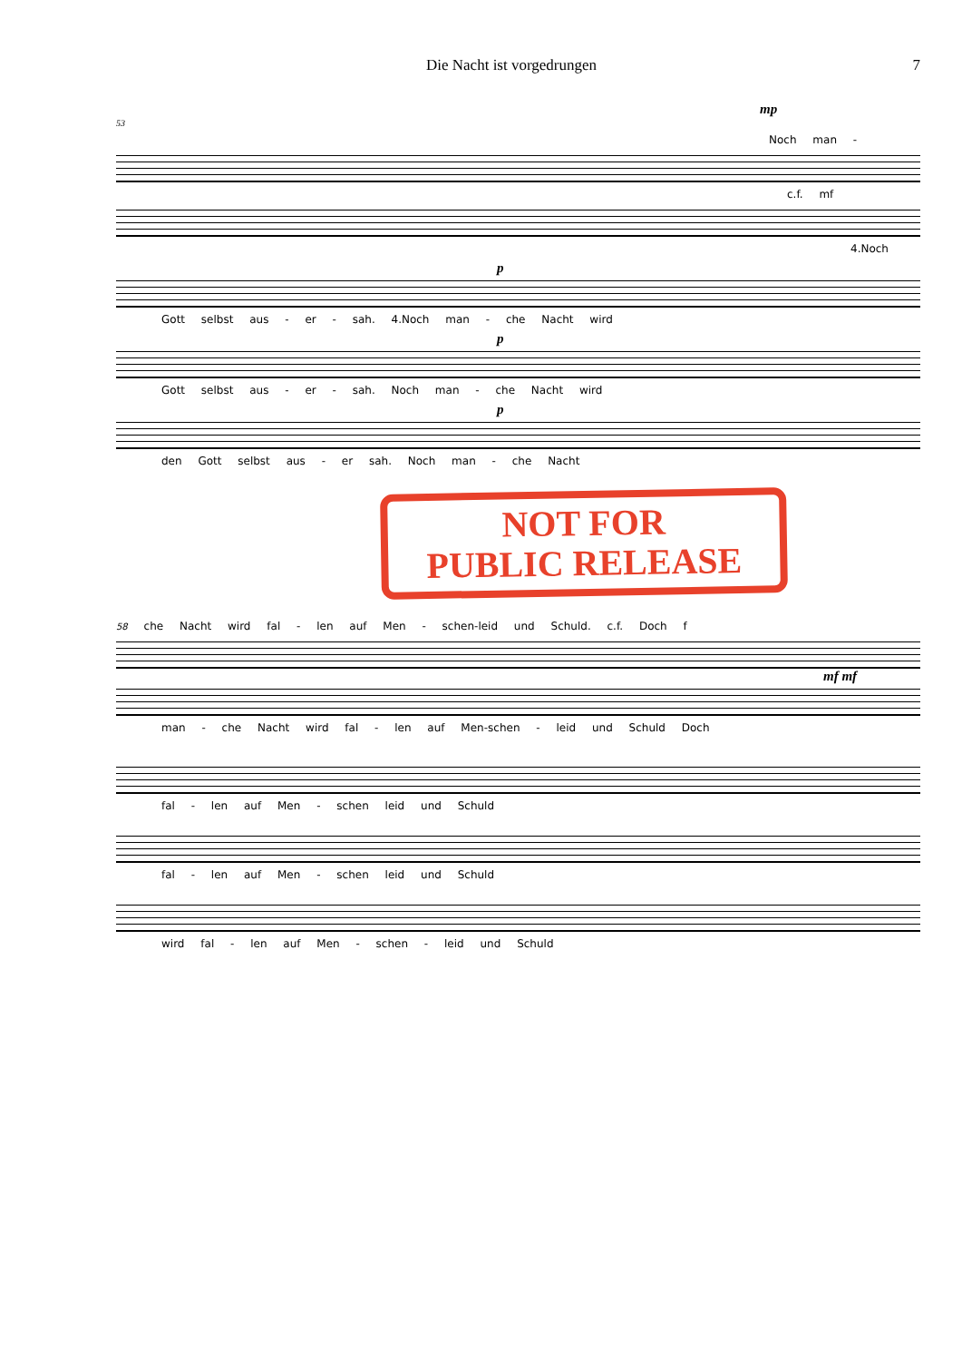Die Nacht ist vorgedrungen 7
mp
53
Noch man -
c.f. mf
4.Noch
p
Gott selbst aus - er - sah. 4.Noch man - che Nacht wird
p
Gott selbst aus - er - sah. Noch man - che Nacht wird
p
den Gott selbst aus - er sah. Noch man - che Nacht
NOT FOR
PUBLIC RELEASE
58 che Nacht wird fal - len auf Men - schen-leid und Schuld. c.f. Doch f
mf mf
man - che Nacht wird fal - len auf Men-schen - leid und Schuld Doch
fal - len auf Men - schen leid und Schuld
fal - len auf Men - schen leid und Schuld
wird fal - len auf Men - schen - leid und Schuld